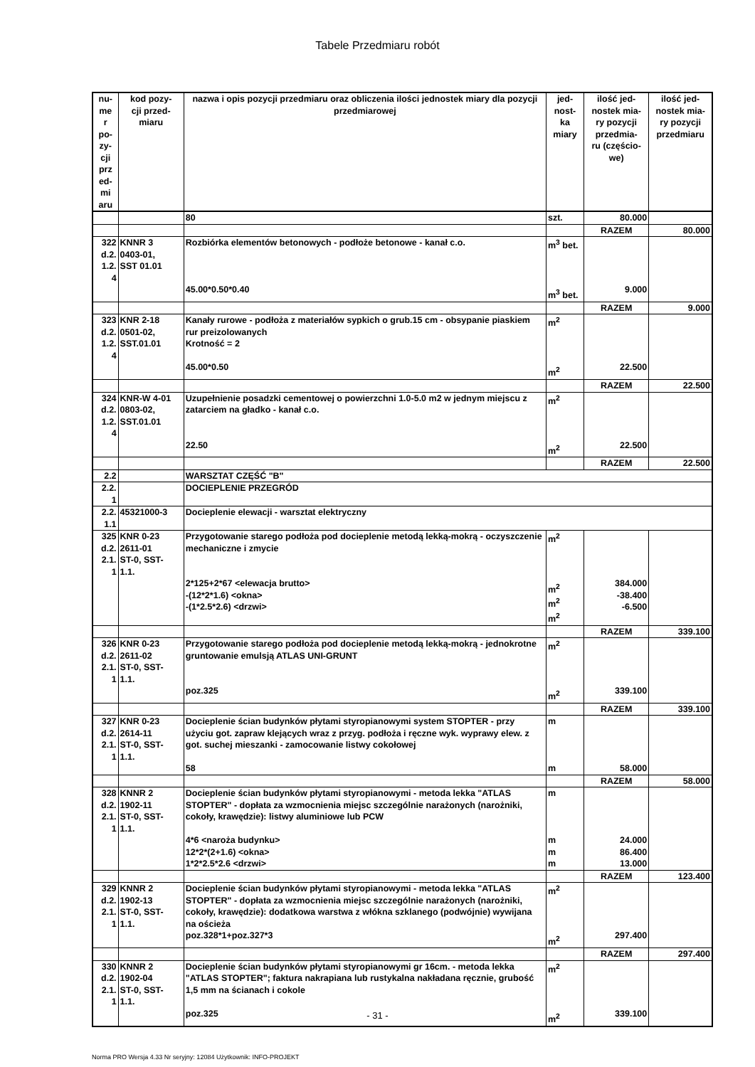Tabele Przedmiaru robót
| nu- me r po- zy- cji prz ed- mi aru | kod pozy- cji przed- miaru | nazwa i opis pozycji przedmiaru oraz obliczenia ilości jednostek miary dla pozycji przedmiarowej | jed- nost- ka miary | ilość jed- nostek mia- ry pozycji przedmia- ru (częścio- we) | ilość jed- nostek mia- ry pozycji przedmiaru |
| --- | --- | --- | --- | --- | --- |
| | | 80 | szt. | 80.000 | |
| | | | | RAZEM | 80.000 |
| 322 d.2. 1.2. 4 | KNNR 3 0403-01, SST 01.01 | Rozbiórka elementów betonowych - podłoże betonowe - kanał c.o. 45.00*0.50*0.40 | m<sup>3</sup> bet. m<sup>3</sup> bet. | 9.000 | |
| | | | | RAZEM | 9.000 |
| 323 d.2. 1.2. 4 | KNR 2-18 0501-02, SST.01.01 | Kanały rurowe - podłoża z materiałów sypkich o grub.15 cm - obsypanie piaskiem rur preizolowanych Krotność = 2 45.00*0.50 | m<sup>2</sup> m<sup>2</sup> | 22.500 | |
| | | | | RAZEM | 22.500 |
| 324 d.2. 1.2. 4 | KNR-W 4-01 0803-02, SST.01.01 | Uzupełnienie posadzki cementowej o powierzchni 1.0-5.0 m2 w jednym miejscu z zatarciem na gładko - kanał c.o. 22.50 | m<sup>2</sup> m<sup>2</sup> | 22.500 | |
| | | | | RAZEM | 22.500 |
| 2.2 | | WARSZTAT CZĘŚĆ "B" | | | |
| 2.2. 1 | | DOCIEPLENIE PRZEGRÓD | | | |
| 2.2. 1.1 | 45321000-3 | Docieplenie elewacji - warsztat elektryczny | | | |
| 325 d.2. 2.1. 1 | KNR 0-23 2611-01 ST-0, SST- 1.1. | Przygotowanie starego podłoża pod docieplenie metodą lekką-mokrą - oczyszczenie mechaniczne i zmycie 2*125+2*67 <elewacja brutto> -(12*2*1.6) <okna> -(1*2.5*2.6) <drzwi> | m<sup>2</sup> m<sup>2</sup> m<sup>2</sup> m<sup>2</sup> | 384.000 -38.400 -6.500 | |
| | | | | RAZEM | 339.100 |
| 326 d.2. 2.1. 1 | KNR 0-23 2611-02 ST-0, SST- 1.1. | Przygotowanie starego podłoża pod docieplenie metodą lekką-mokrą - jednokrotne gruntowanie emulsją ATLAS UNI-GRUNT poz.325 | m<sup>2</sup> m<sup>2</sup> | 339.100 | |
| | | | | RAZEM | 339.100 |
| 327 d.2. 2.1. 1 | KNR 0-23 2614-11 ST-0, SST- 1.1. | Docieplenie ścian budynków płytami styropianowymi system STOPTER - przy użyciu got. zapraw klejących wraz z przyg. podłoża i ręczne wyk. wyprawy elew. z got. suchej mieszanki - zamocowanie listwy cokołowej 58 | m m | 58.000 | |
| | | | | RAZEM | 58.000 |
| 328 d.2. 2.1. 1 | KNNR 2 1902-11 ST-0, SST- 1.1. | Docieplenie ścian budynków płytami styropianowymi - metoda lekka "ATLAS STOPTER" - dopłata za wzmocnienia miejsc szczególnie narażonych (narożniki, cokoły, krawędzie): listwy aluminiowe lub PCW 4*6 <naroża budynku> 12*2*(2+1.6) <okna> 1*2*2.5*2.6 <drzwi> | m m m m | 24.000 86.400 13.000 | |
| | | | | RAZEM | 123.400 |
| 329 d.2. 2.1. 1 | KNNR 2 1902-13 ST-0, SST- 1.1. | Docieplenie ścian budynków płytami styropianowymi - metoda lekka "ATLAS STOPTER" - dopłata za wzmocnienia miejsc szczególnie narażonych (narożniki, cokoły, krawędzie): dodatkowa warstwa z włókna szklanego (podwójnie) wywijana na ościeża poz.328*1+poz.327*3 | m<sup>2</sup> m<sup>2</sup> | 297.400 | |
| | | | | RAZEM | 297.400 |
| 330 d.2. 2.1. 1 | KNNR 2 1902-04 ST-0, SST- 1.1. | Docieplenie ścian budynków płytami styropianowymi gr 16cm. - metoda lekka "ATLAS STOPTER"; faktura nakrapiana lub rustykalna nakładana ręcznie, grubość 1,5 mm na ścianach i cokole poz.325 | m<sup>2</sup> m<sup>2</sup> | 339.100 | |
- 31 -
Norma PRO Wersja 4.33 Nr seryjny: 12084 Użytkownik: INFO-PROJEKT